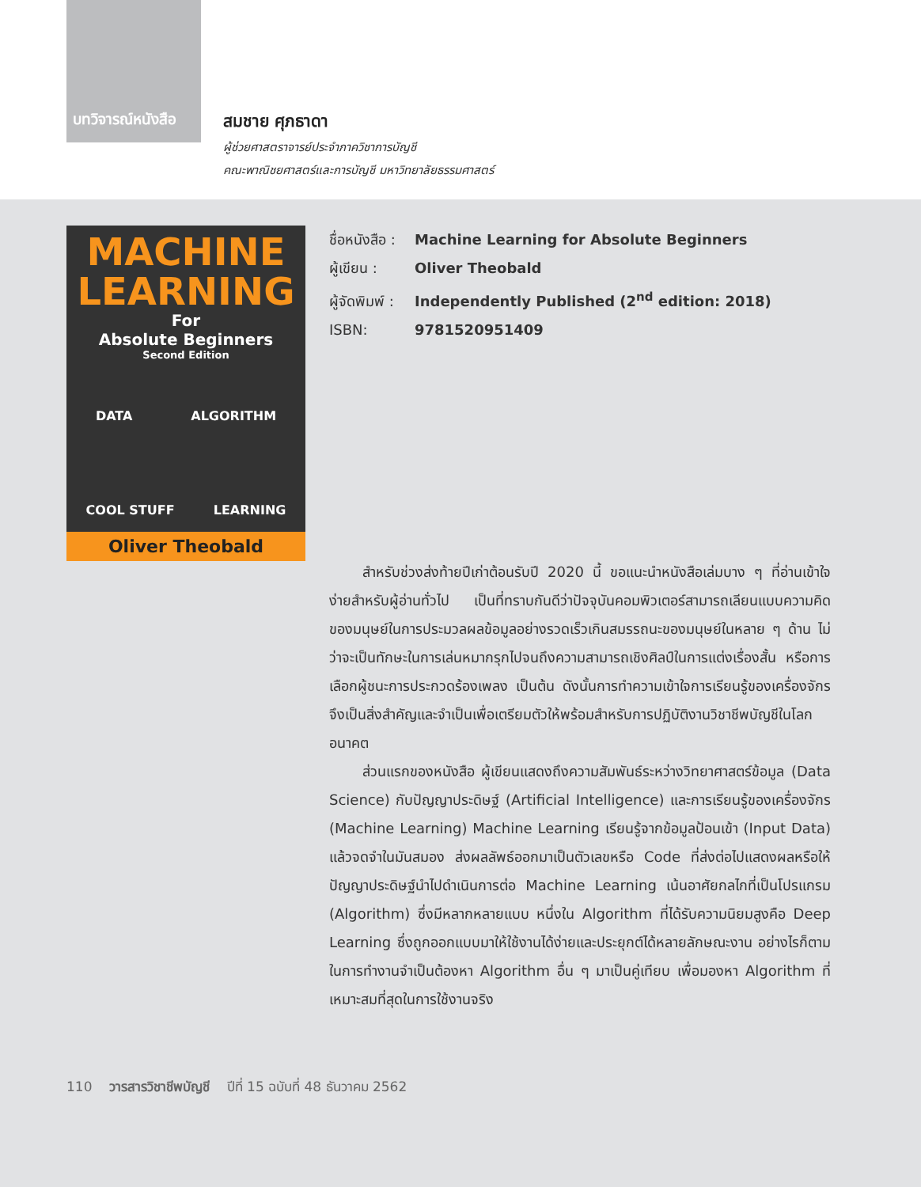บทวิจารณ์หนังสือ
สมชาย ศุภธาดา
ผู้ช่วยศาสตราจารย์ประจำภาควิชาการบัญชี
คณะพาณิชยศาสตร์และการบัญชี มหาวิทยาลัยธรรมศาสตร์
MACHINE
LEARNING
For
Absolute Beginners
Second Edition
DATA ALGORITHM
COOL STUFF LEARNING
Oliver Theobald
ชื่อหนังสือ : Machine Learning for Absolute Beginners
ผู้เขียน : Oliver Theobald
ผู้จัดพิมพ์ : Independently Published (2<sup>nd</sup> edition: 2018)
ISBN: 9781520951409
สำหรับช่วงส่งท้ายปีเก่าต้อนรับปี 2020 นี้ ขอแนะนำหนังสือเล่มบาง ๆ ที่อ่านเข้าใจง่ายสำหรับผู้อ่านทั่วไป เป็นที่ทราบกันดีว่าปัจจุบันคอมพิวเตอร์สามารถเลียนแบบความคิดของมนุษย์ในการประมวลผลข้อมูลอย่างรวดเร็วเกินสมรรถนะของมนุษย์ในหลาย ๆ ด้าน ไม่ว่าจะเป็นทักษะในการเล่นหมากรุกไปจนถึงความสามารถเชิงศิลป์ในการแต่งเรื่องสั้น หรือการเลือกผู้ชนะการประกวดร้องเพลง เป็นต้น ดังนั้นการทำความเข้าใจการเรียนรู้ของเครื่องจักรจึงเป็นสิ่งสำคัญและจำเป็นเพื่อเตรียมตัวให้พร้อมสำหรับการปฏิบัติงานวิชาชีพบัญชีในโลกอนาคต
ส่วนแรกของหนังสือ ผู้เขียนแสดงถึงความสัมพันธ์ระหว่างวิทยาศาสตร์ข้อมูล (Data Science) กับปัญญาประดิษฐ์ (Artificial Intelligence) และการเรียนรู้ของเครื่องจักร (Machine Learning) Machine Learning เรียนรู้จากข้อมูลป้อนเข้า (Input Data) แล้วจดจำในมันสมอง ส่งผลลัพธ์ออกมาเป็นตัวเลขหรือ Code ที่ส่งต่อไปแสดงผลหรือให้ปัญญาประดิษฐ์นำไปดำเนินการต่อ Machine Learning เน้นอาศัยกลไกที่เป็นโปรแกรม (Algorithm) ซึ่งมีหลากหลายแบบ หนึ่งใน Algorithm ที่ได้รับความนิยมสูงคือ Deep Learning ซึ่งถูกออกแบบมาให้ใช้งานได้ง่ายและประยุกต์ได้หลายลักษณะงาน อย่างไรก็ตามในการทำงานจำเป็นต้องหา Algorithm อื่น ๆ มาเป็นคู่เทียบ เพื่อมองหา Algorithm ที่เหมาะสมที่สุดในการใช้งานจริง
110 วารสารวิชาชีพบัญชี ปีที่ 15 ฉบับที่ 48 ธันวาคม 2562